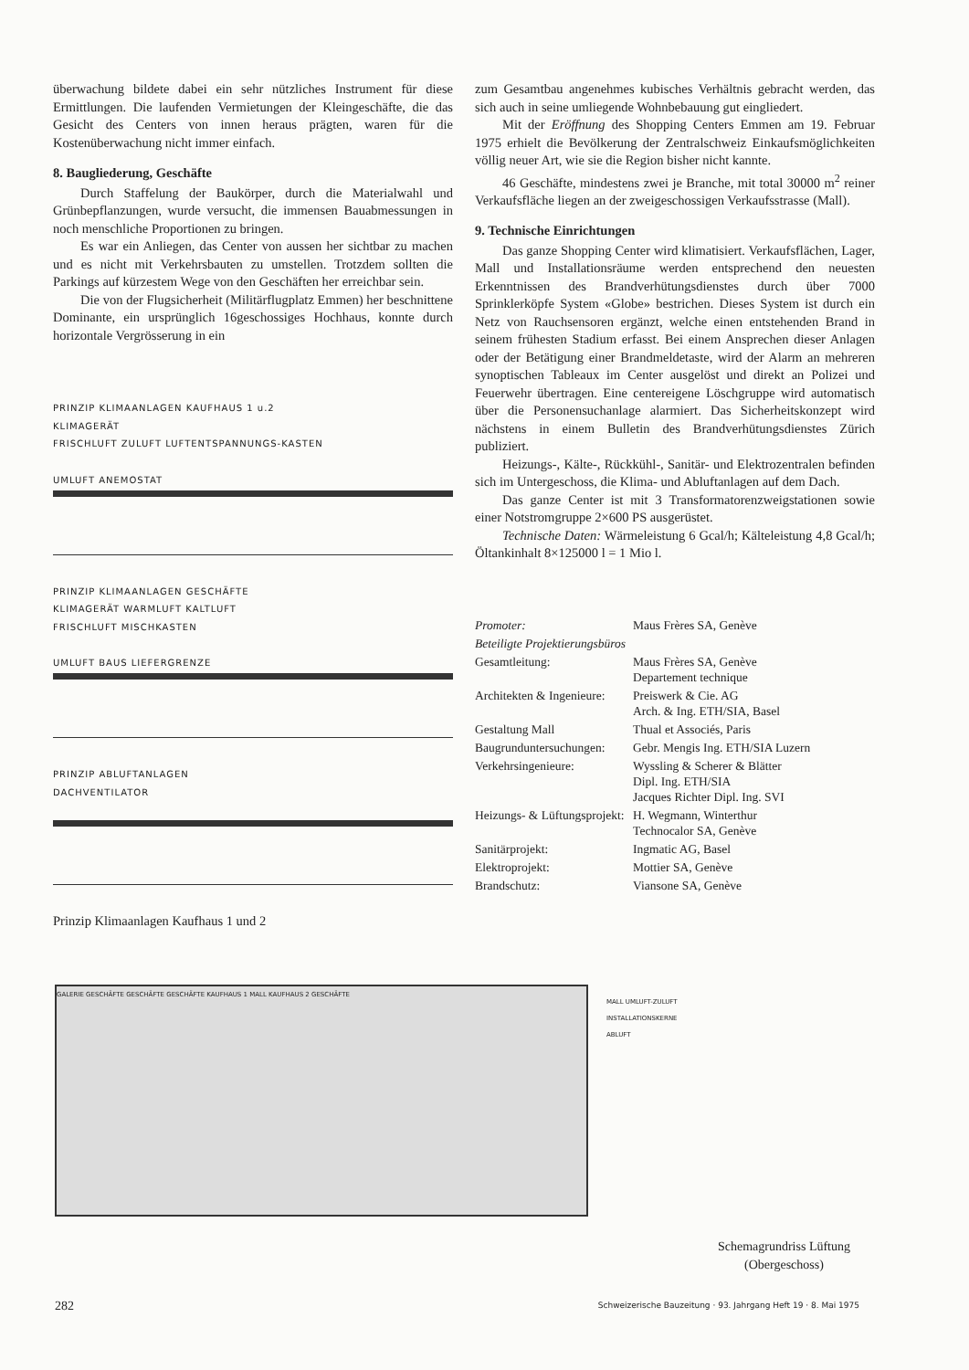überwachung bildete dabei ein sehr nützliches Instrument für diese Ermittlungen. Die laufenden Vermietungen der Kleingeschäfte, die das Gesicht des Centers von innen heraus prägten, waren für die Kostenüberwachung nicht immer einfach.
8. Baugliederung, Geschäfte
Durch Staffelung der Baukörper, durch die Materialwahl und Grünbepflanzungen, wurde versucht, die immensen Bauabmessungen in noch menschliche Proportionen zu bringen.
Es war ein Anliegen, das Center von aussen her sichtbar zu machen und es nicht mit Verkehrsbauten zu umstellen. Trotzdem sollten die Parkings auf kürzestem Wege von den Geschäften her erreichbar sein.
Die von der Flugsicherheit (Militärflugplatz Emmen) her beschnittene Dominante, ein ursprünglich 16geschossiges Hochhaus, konnte durch horizontale Vergrösserung in ein
PRINZIP KLIMAANLAGEN KAUFHAUS 1 u.2
KLIMAGERÄT
FRISCHLUFT ZULUFT LUFTENTSPANNUNGS-KASTEN
UMLUFT ANEMOSTAT
PRINZIP KLIMAANLAGEN GESCHÄFTE
KLIMAGERÄT WARMLUFT KALTLUFT
FRISCHLUFT MISCHKASTEN
UMLUFT BAUS LIEFERGRENZE
PRINZIP ABLUFTANLAGEN
DACHVENTILATOR
Prinzip Klimaanlagen Kaufhaus 1 und 2
zum Gesamtbau angenehmes kubisches Verhältnis gebracht werden, das sich auch in seine umliegende Wohnbebauung gut eingliedert.
Mit der Eröffnung des Shopping Centers Emmen am 19. Februar 1975 erhielt die Bevölkerung der Zentralschweiz Einkaufsmöglichkeiten völlig neuer Art, wie sie die Region bisher nicht kannte.
46 Geschäfte, mindestens zwei je Branche, mit total 30000 m<sup>2</sup> reiner Verkaufsfläche liegen an der zweigeschossigen Verkaufsstrasse (Mall).
9. Technische Einrichtungen
Das ganze Shopping Center wird klimatisiert. Verkaufsflächen, Lager, Mall und Installationsräume werden entsprechend den neuesten Erkenntnissen des Brandverhütungsdienstes durch über 7000 Sprinklerköpfe System «Globe» bestrichen. Dieses System ist durch ein Netz von Rauchsensoren ergänzt, welche einen entstehenden Brand in seinem frühesten Stadium erfasst. Bei einem Ansprechen dieser Anlagen oder der Betätigung einer Brandmeldetaste, wird der Alarm an mehreren synoptischen Tableaux im Center ausgelöst und direkt an Polizei und Feuerwehr übertragen. Eine centereigene Löschgruppe wird automatisch über die Personensuchanlage alarmiert. Das Sicherheitskonzept wird nächstens in einem Bulletin des Brandverhütungsdienstes Zürich publiziert.
Heizungs-, Kälte-, Rückkühl-, Sanitär- und Elektrozentralen befinden sich im Untergeschoss, die Klima- und Abluftanlagen auf dem Dach.
Das ganze Center ist mit 3 Transformatorenzweigstationen sowie einer Notstromgruppe 2×600 PS ausgerüstet.
Technische Daten: Wärmeleistung 6 Gcal/h; Kälteleistung 4,8 Gcal/h; Öltankinhalt 8×125000 l = 1 Mio l.
| Promoter: | Maus Frères SA, Genève |
| Beteiligte Projektierungsbüros | |
| Gesamtleitung: | Maus Frères SA, Genève Departement technique |
| Architekten & Ingenieure: | Preiswerk & Cie. AG Arch. & Ing. ETH/SIA, Basel |
| Gestaltung Mall | Thual et Associés, Paris |
| Baugrunduntersuchungen: | Gebr. Mengis Ing. ETH/SIA Luzern |
| Verkehrsingenieure: | Wyssling & Scherer & Blätter Dipl. Ing. ETH/SIA Jacques Richter Dipl. Ing. SVI |
| Heizungs- & Lüftungsprojekt: | H. Wegmann, Winterthur Technocalor SA, Genève |
| Sanitärprojekt: | Ingmatic AG, Basel |
| Elektroprojekt: | Mottier SA, Genève |
| Brandschutz: | Viansone SA, Genève |
GALERIE GESCHÄFTE GESCHÄFTE GESCHÄFTE KAUFHAUS 1 MALL KAUFHAUS 2 GESCHÄFTE
MALL UMLUFT-ZULUFT
INSTALLATIONSKERNE
ABLUFT
Schemagrundriss Lüftung
(Obergeschoss)
282 Schweizerische Bauzeitung · 93. Jahrgang Heft 19 · 8. Mai 1975